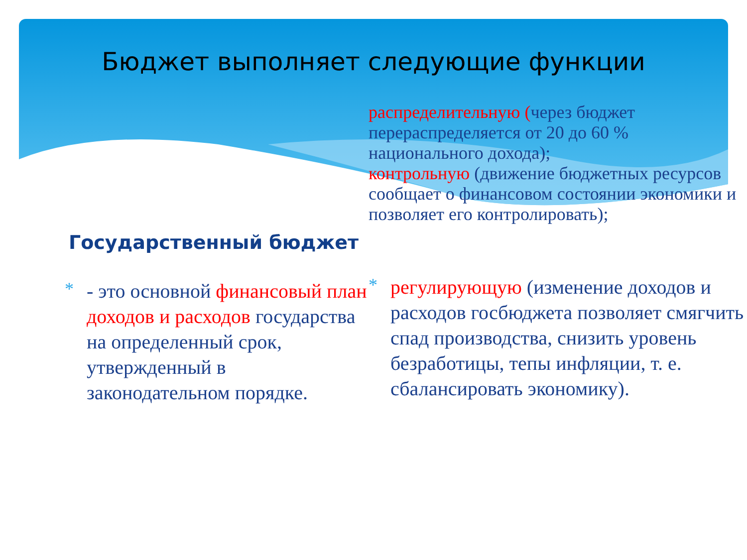Бюджет выполняет следующие функции
Государственный бюджет
*
- это основной финансовый план доходов и расходов государства на определенный срок, утвержденный в законодательном порядке.
распределительную (через бюджет перераспределяется от 20 до 60 % национального дохода);
контрольную (движение бюджетных ресурсов сообщает о финансовом состоянии экономики и позволяет его контролировать);
*
регулирующую (изменение доходов и расходов госбюджета позволяет смягчить спад производства, снизить уровень безработицы, тепы инфляции, т. е. сбалансировать экономику).